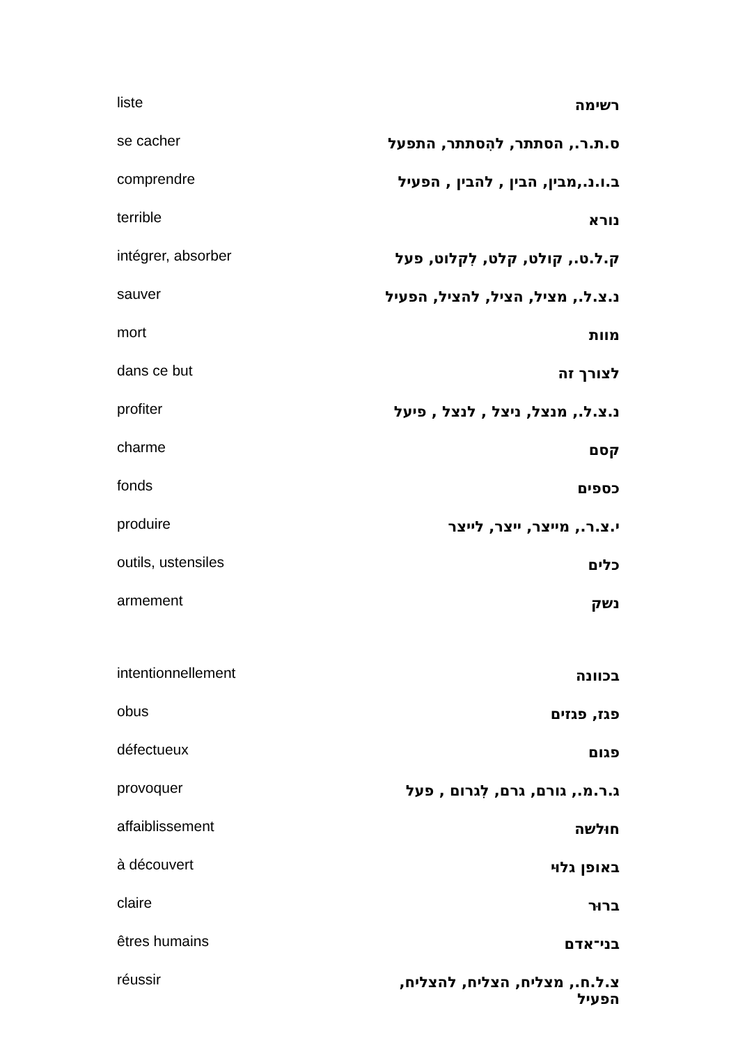| liste | רשימה |
| se cacher | ס.ת.ר., הסתתר, להִסתתר, התפעל |
| comprendre | ב.ו.נ.,מבין, הבין , להבין , הפעיל |
| terrible | נורא |
| intégrer, absorber | ק.ל.ט., קולט, קלט, לִקלוט, פעל |
| sauver | נ.צ.ל., מציל, הציל, להציל, הפעיל |
| mort | מוות |
| dans ce but | לצורך זה |
| profiter | נ.צ.ל., מנצל, ניצל , לנצל , פיעל |
| charme | קסם |
| fonds | כספים |
| produire | י.צ.ר., מייצר, ייצר, לייצר |
| outils, ustensiles | כלים |
| armement | נשק |
| intentionnellement | בכוונה |
| obus | פגז, פגזים |
| défectueux | פגום |
| provoquer | ג.ר.מ., גורם, גרם, לִגרום , פעל |
| affaiblissement | חוּלשה |
| à découvert | באופן גלוּי |
| claire | ברוּר |
| êtres humains | בני־אדם |
| réussir | צ.ל.ח., מצליח, הצליח, להצליח, הפעיל |